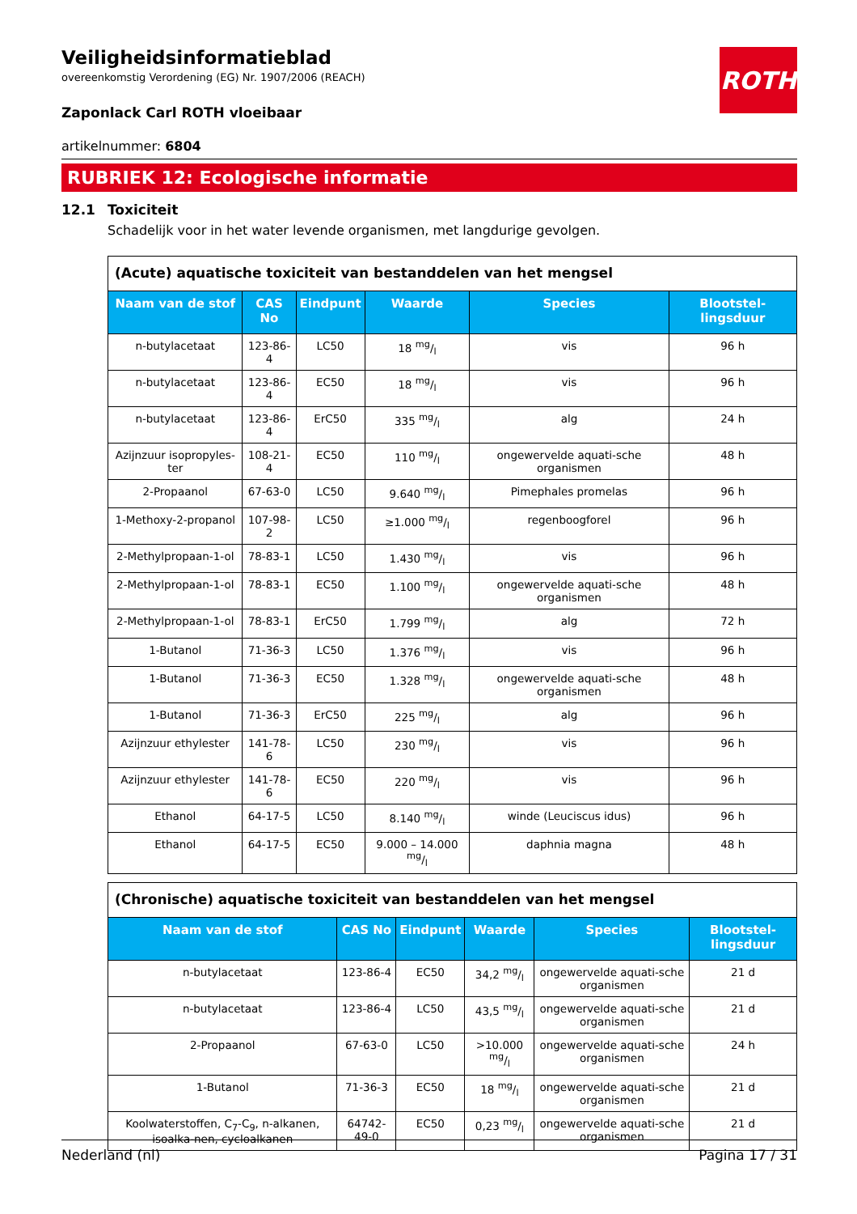ROTH
Veiligheidsinformatieblad
overeenkomstig Verordening (EG) Nr. 1907/2006 (REACH)
Zaponlack Carl ROTH vloeibaar
artikelnummer: 6804
RUBRIEK 12: Ecologische informatie
12.1 Toxiciteit
Schadelijk voor in het water levende organismen, met langdurige gevolgen.
| (Acute) aquatische toxiciteit van bestanddelen van het mengsel | | | | | |
| Naam van de stof | CAS No | Eindpunt | Waarde | Species | Blootstel-lingsduur |
| n-butylacetaat | 123-86-4 | LC50 | 18 mg/l | vis | 96 h |
| n-butylacetaat | 123-86-4 | EC50 | 18 mg/l | vis | 96 h |
| n-butylacetaat | 123-86-4 | ErC50 | 335 mg/l | alg | 24 h |
| Azijnzuur isopropyles-ter | 108-21-4 | EC50 | 110 mg/l | ongewervelde aquati-sche organismen | 48 h |
| 2-Propaanol | 67-63-0 | LC50 | 9.640 mg/l | Pimephales promelas | 96 h |
| 1-Methoxy-2-propanol | 107-98-2 | LC50 | ≥1.000 mg/l | regenboogforel | 96 h |
| 2-Methylpropaan-1-ol | 78-83-1 | LC50 | 1.430 mg/l | vis | 96 h |
| 2-Methylpropaan-1-ol | 78-83-1 | EC50 | 1.100 mg/l | ongewervelde aquati-sche organismen | 48 h |
| 2-Methylpropaan-1-ol | 78-83-1 | ErC50 | 1.799 mg/l | alg | 72 h |
| 1-Butanol | 71-36-3 | LC50 | 1.376 mg/l | vis | 96 h |
| 1-Butanol | 71-36-3 | EC50 | 1.328 mg/l | ongewervelde aquati-sche organismen | 48 h |
| 1-Butanol | 71-36-3 | ErC50 | 225 mg/l | alg | 96 h |
| Azijnzuur ethylester | 141-78-6 | LC50 | 230 mg/l | vis | 96 h |
| Azijnzuur ethylester | 141-78-6 | EC50 | 220 mg/l | vis | 96 h |
| Ethanol | 64-17-5 | LC50 | 8.140 mg/l | winde (Leuciscus idus) | 96 h |
| Ethanol | 64-17-5 | EC50 | 9.000 – 14.000 mg/l | daphnia magna | 48 h |
| (Chronische) aquatische toxiciteit van bestanddelen van het mengsel | | | | | |
| Naam van de stof | CAS No | Eindpunt | Waarde | Species | Blootstel-lingsduur |
| n-butylacetaat | 123-86-4 | EC50 | 34,2 mg/l | ongewervelde aquati-sche organismen | 21 d |
| n-butylacetaat | 123-86-4 | LC50 | 43,5 mg/l | ongewervelde aquati-sche organismen | 21 d |
| 2-Propaanol | 67-63-0 | LC50 | >10.000 mg/l | ongewervelde aquati-sche organismen | 24 h |
| 1-Butanol | 71-36-3 | EC50 | 18 mg/l | ongewervelde aquati-sche organismen | 21 d |
| Koolwaterstoffen, C<sub>7</sub>-C<sub>9</sub>, n-alkanen, isoalka-nen, cycloalkanen | 64742-49-0 | EC50 | 0,23 mg/l | ongewervelde aquati-sche organismen | 21 d |
Nederland (nl) Pagina 17 / 31